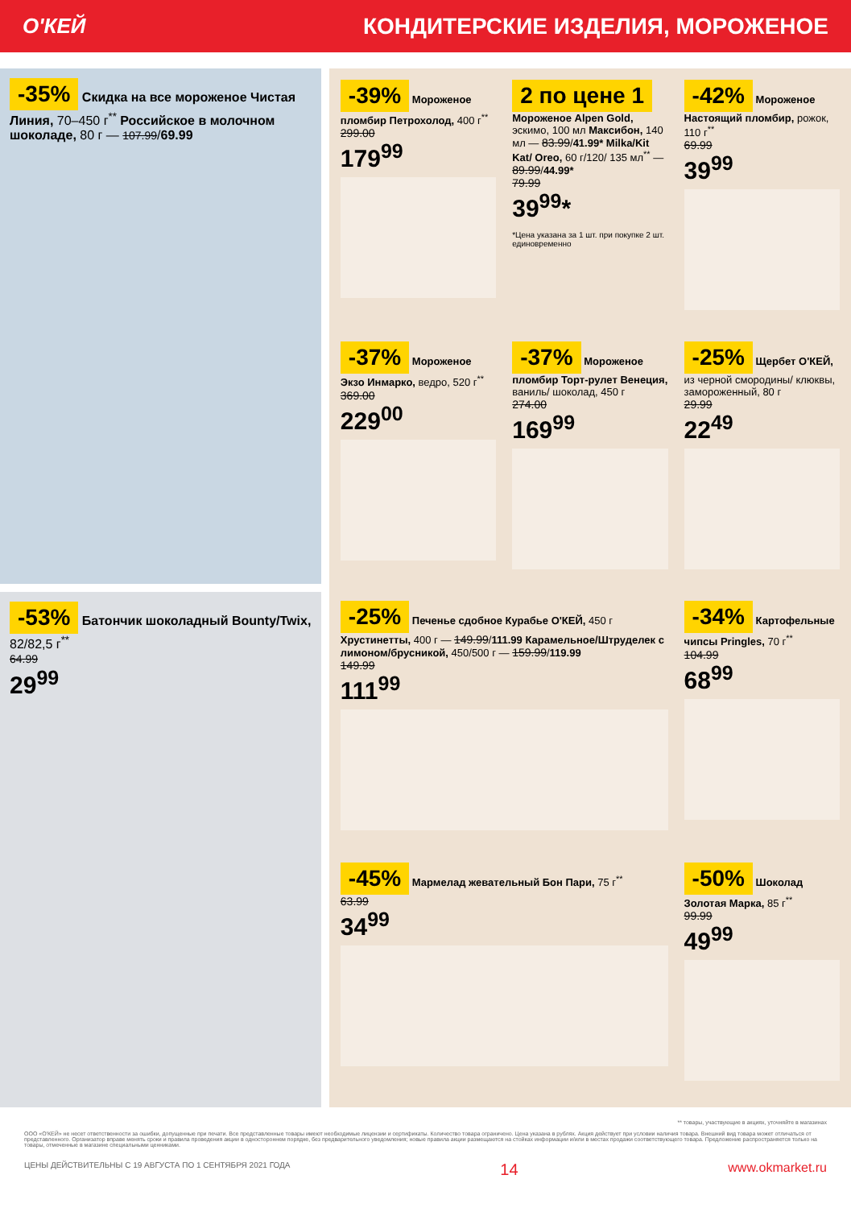О'КЕЙ
КОНДИТЕРСКИЕ ИЗДЕЛИЯ, МОРОЖЕНОЕ
-35% Скидка на все мороженое Чистая Линия, 70–450 г<sup>**</sup> Российское в молочном шоколаде, 80 г — 107.99/69.99
-53% Батончик шоколадный Bounty/Twix, 82/82,5 г<sup>**</sup>
64.99
29<sup>99</sup>
-39% Мороженое пломбир Петрохолод, 400 г<sup>**</sup>
299.00
179<sup>99</sup>
2 по цене 1 Мороженое Alpen Gold, эскимо, 100 мл Максибон, 140 мл — 83.99/41.99* Milka/Kit Kat/ Oreo, 60 г/120/ 135 мл<sup>**</sup> — 89.99/44.99*
79.99
39<sup>99</sup>*
*Цена указана за 1 шт. при покупке 2 шт. единовременно
-42% Мороженое Настоящий пломбир, рожок, 110 г<sup>**</sup>
69.99
39<sup>99</sup>
-37% Мороженое Экзо Инмарко, ведро, 520 г<sup>**</sup>
369.00
229<sup>00</sup>
-37% Мороженое пломбир Торт-рулет Венеция, ваниль/ шоколад, 450 г
274.00
169<sup>99</sup>
-25% Щербет О'КЕЙ, из черной смородины/ клюквы, замороженный, 80 г
29.99
22<sup>49</sup>
-25% Печенье сдобное Курабье О'КЕЙ, 450 г Хрустинетты, 400 г — 149.99/111.99 Карамельное/Штруделек с лимоном/брусникой, 450/500 г — 159.99/119.99
149.99
111<sup>99</sup>
-34% Картофельные чипсы Pringles, 70 г<sup>**</sup>
104.99
68<sup>99</sup>
-45% Мармелад жевательный Бон Пари, 75 г<sup>**</sup>
63.99
34<sup>99</sup>
-50% Шоколад Золотая Марка, 85 г<sup>**</sup>
99.99
49<sup>99</sup>
** товары, участвующие в акциях, уточняйте в магазинах
ООО «О'КЕЙ» не несет ответственности за ошибки, допущенные при печати. Все представленные товары имеют необходимые лицензии и сертификаты. Количество товара ограничено. Цена указана в рублях. Акция действует при условии наличия товара. Внешний вид товара может отличаться от представленного. Организатор вправе менять сроки и правила проведения акции в одностороннем порядке, без предварительного уведомления; новые правила акции размещаются на стойках информации и/или в местах продажи соответствующего товара. Предложение распространяется только на товары, отмеченные в магазине специальными ценниками.
ЦЕНЫ ДЕЙСТВИТЕЛЬНЫ С 19 АВГУСТА ПО 1 СЕНТЯБРЯ 2021 ГОДА 14 www.okmarket.ru